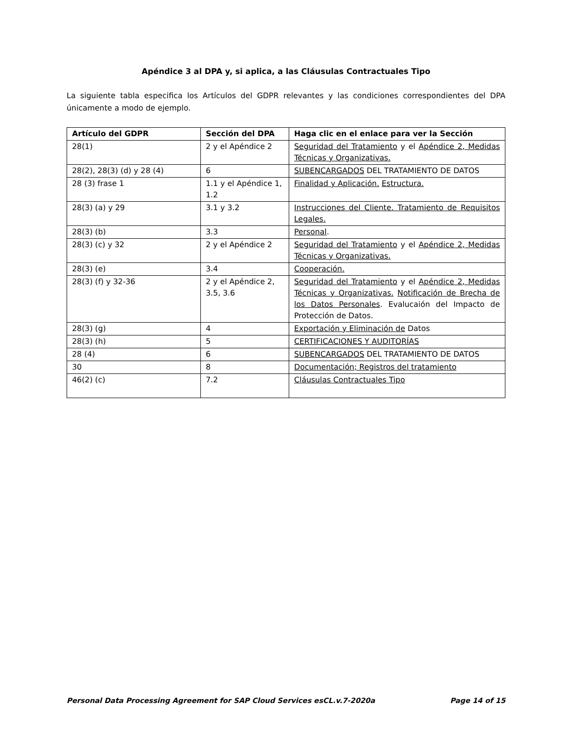Apéndice 3 al DPA y, si aplica, a las Cláusulas Contractuales Tipo
La siguiente tabla especifica los Artículos del GDPR relevantes y las condiciones correspondientes del DPA únicamente a modo de ejemplo.
| Artículo del GDPR | Sección del DPA | Haga clic en el enlace para ver la Sección |
| --- | --- | --- |
| 28(1) | 2 y el Apéndice 2 | Seguridad del Tratamiento y el Apéndice 2, Medidas Técnicas y Organizativas. |
| 28(2), 28(3) (d) y 28 (4) | 6 | SUBENCARGADOS DEL TRATAMIENTO DE DATOS |
| 28 (3) frase 1 | 1.1 y el Apéndice 1, 1.2 | Finalidad y Aplicación. Estructura. |
| 28(3) (a) y 29 | 3.1 y 3.2 | Instrucciones del Cliente. Tratamiento de Requisitos Legales. |
| 28(3) (b) | 3.3 | Personal . |
| 28(3) (c) y 32 | 2 y el Apéndice 2 | Seguridad del Tratamiento y el Apéndice 2, Medidas Técnicas y Organizativas. |
| 28(3) (e) | 3.4 | Cooperación. |
| 28(3) (f) y 32-36 | 2 y el Apéndice 2, 3.5, 3.6 | Seguridad del Tratamiento y el Apéndice 2, Medidas Técnicas y Organizativas. Notificación de Brecha de los Datos Personales . Evalucaión del Impacto de Protección de Datos. |
| 28(3) (g) | 4 | Exportación y Eliminación de Datos |
| 28(3) (h) | 5 | CERTIFICACIONES Y AUDITORÍAS |
| 28 (4) | 6 | SUBENCARGADOS DEL TRATAMIENTO DE DATOS |
| 30 | 8 | Documentación; Registros del tratamiento |
| 46(2) (c) | 7.2 | Cláusulas Contractuales Tipo |
Personal Data Processing Agreement for SAP Cloud Services esCL.v.7-2020a Page 14 of 15